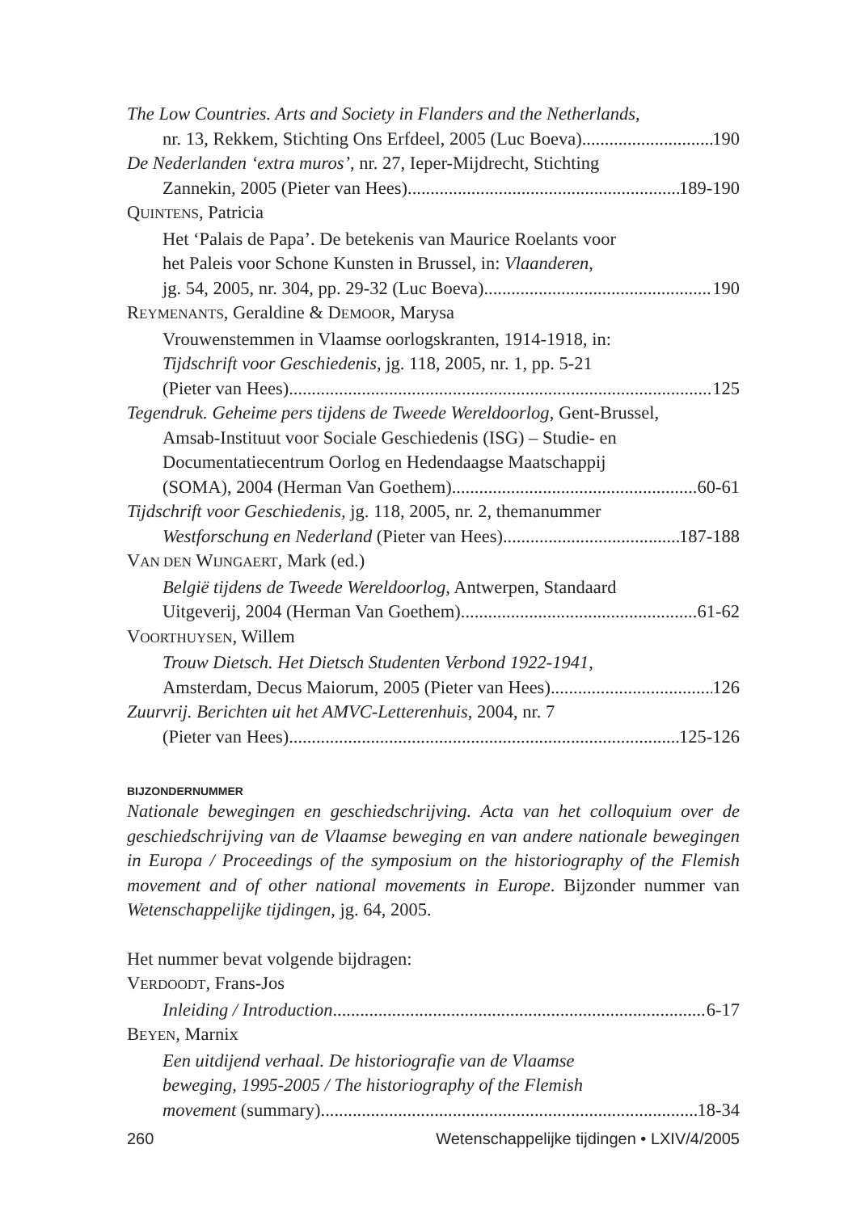The Low Countries. Arts and Society in Flanders and the Netherlands,
nr. 13, Rekkem, Stichting Ons Erfdeel, 2005 (Luc Boeva) 190
De Nederlanden ‘extra muros’, nr. 27, Ieper-Mijdrecht, Stichting
Zannekin, 2005 (Pieter van Hees) 189-190
QUINTENS, Patricia
Het ‘Palais de Papa’. De betekenis van Maurice Roelants voor
het Paleis voor Schone Kunsten in Brussel, in: Vlaanderen,
jg. 54, 2005, nr. 304, pp. 29-32 (Luc Boeva) 190
REYMENANTS, Geraldine & DEMOOR, Marysa
Vrouwenstemmen in Vlaamse oorlogskranten, 1914-1918, in:
Tijdschrift voor Geschiedenis, jg. 118, 2005, nr. 1, pp. 5-21
(Pieter van Hees) 125
Tegendruk. Geheime pers tijdens de Tweede Wereldoorlog, Gent-Brussel,
Amsab-Instituut voor Sociale Geschiedenis (ISG) – Studie- en
Documentatiecentrum Oorlog en Hedendaagse Maatschappij
(SOMA), 2004 (Herman Van Goethem) 60-61
Tijdschrift voor Geschiedenis, jg. 118, 2005, nr. 2, themanummer
Westforschung en Nederland (Pieter van Hees) 187-188
VAN DEN WIJNGAERT, Mark (ed.)
België tijdens de Tweede Wereldoorlog, Antwerpen, Standaard
Uitgeverij, 2004 (Herman Van Goethem) 61-62
VOORTHUYSEN, Willem
Trouw Dietsch. Het Dietsch Studenten Verbond 1922-1941,
Amsterdam, Decus Maiorum, 2005 (Pieter van Hees) 126
Zuurvrij. Berichten uit het AMVC-Letterenhuis, 2004, nr. 7
(Pieter van Hees) 125-126
BIJZONDERNUMMER
Nationale bewegingen en geschiedschrijving. Acta van het colloquium over de geschied­schrijving van de Vlaamse beweging en van andere nationale bewegingen in Europa / Proceedings of the symposium on the historiography of the Flemish movement and of other national movements in Europe. Bijzonder nummer van Wetenschappelijke tijdingen, jg. 64, 2005.
Het nummer bevat volgende bijdragen:
VERDOODT, Frans-Jos
Inleiding / Introduction 6-17
BEYEN, Marnix
Een uitdijend verhaal. De historiografie van de Vlaamse
beweging, 1995-2005 / The historiography of the Flemish
movement (summary) 18-34
260 Wetenschappelijke tijdingen • LXIV/4/2005